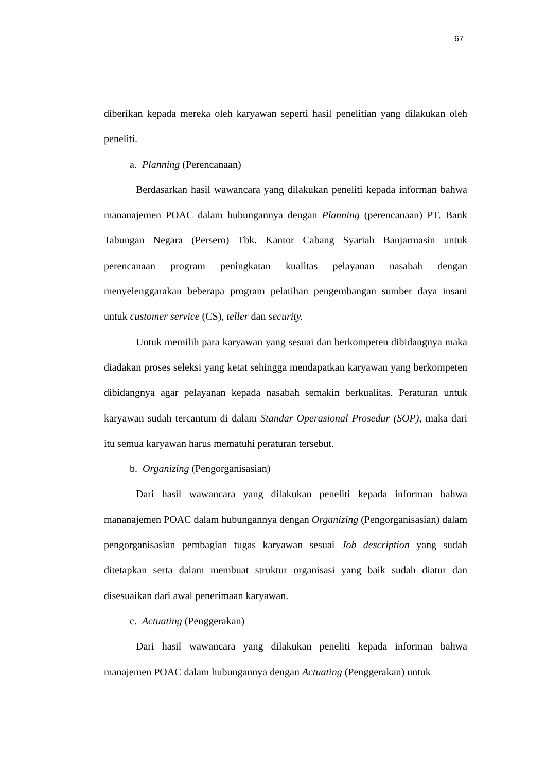67
diberikan kepada mereka oleh karyawan seperti hasil penelitian yang dilakukan oleh peneliti.
a. Planning (Perencanaan)
Berdasarkan hasil wawancara yang dilakukan peneliti kepada informan bahwa mananajemen POAC dalam hubungannya dengan Planning (perencanaan) PT. Bank Tabungan Negara (Persero) Tbk. Kantor Cabang Syariah Banjarmasin untuk perencanaan program peningkatan kualitas pelayanan nasabah dengan menyelenggarakan beberapa program pelatihan pengembangan sumber daya insani untuk customer service (CS), teller dan security.
Untuk memilih para karyawan yang sesuai dan berkompeten dibidangnya maka diadakan proses seleksi yang ketat sehingga mendapatkan karyawan yang berkompeten dibidangnya agar pelayanan kepada nasabah semakin berkualitas. Peraturan untuk karyawan sudah tercantum di dalam Standar Operasional Prosedur (SOP), maka dari itu semua karyawan harus mematuhi peraturan tersebut.
b. Organizing (Pengorganisasian)
Dari hasil wawancara yang dilakukan peneliti kepada informan bahwa mananajemen POAC dalam hubungannya dengan Organizing (Pengorganisasian) dalam pengorganisasian pembagian tugas karyawan sesuai Job description yang sudah ditetapkan serta dalam membuat struktur organisasi yang baik sudah diatur dan disesuaikan dari awal penerimaan karyawan.
c. Actuating (Penggerakan)
Dari hasil wawancara yang dilakukan peneliti kepada informan bahwa manajemen POAC dalam hubungannya dengan Actuating (Penggerakan) untuk